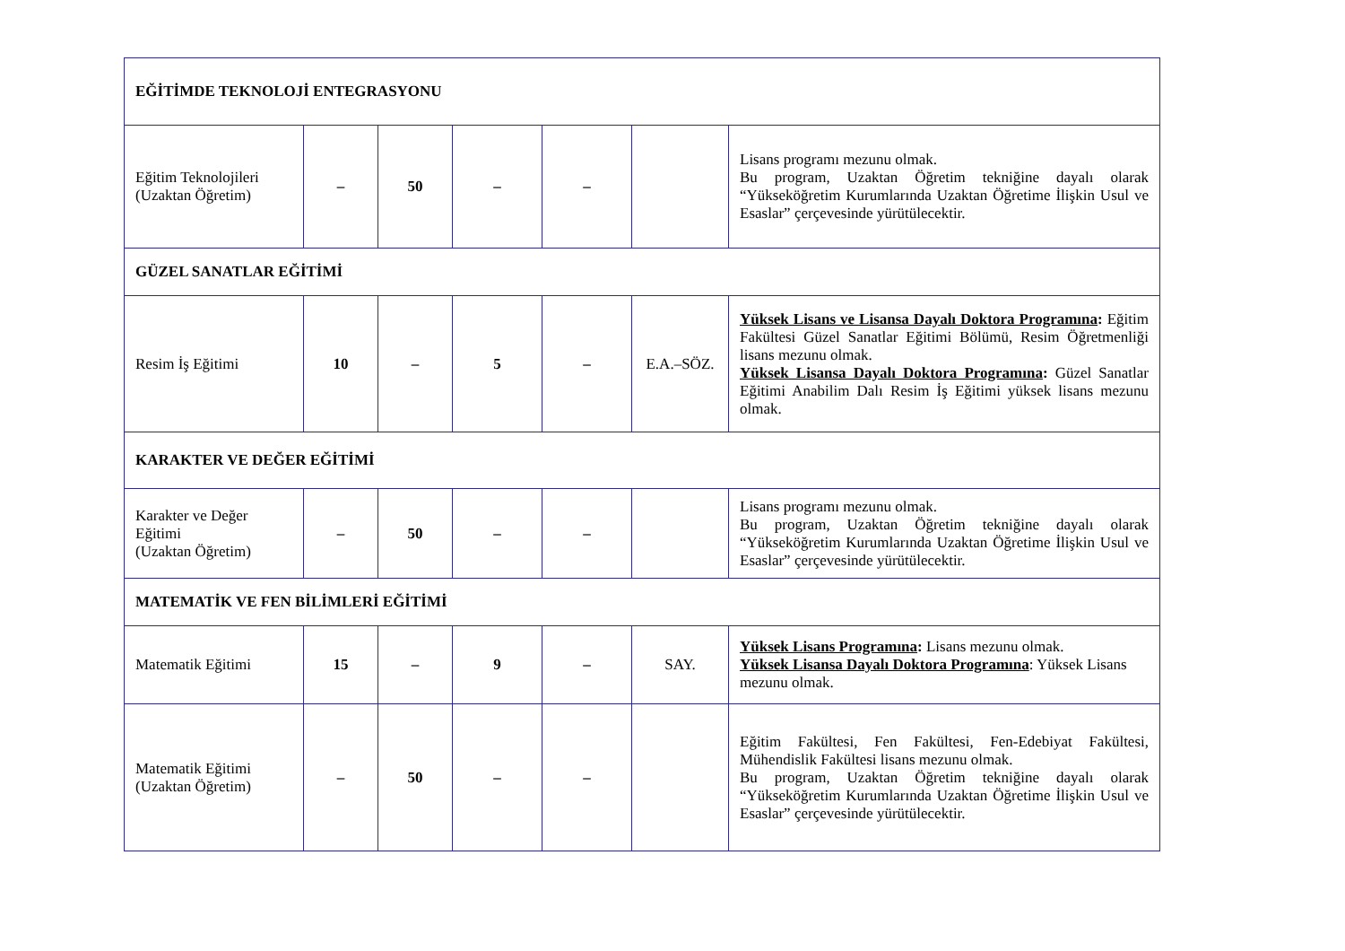| EĞİTİMDE TEKNOLOJİ ENTEGRASYONU | | | | | | |
| Eğitim Teknolojileri (Uzaktan Öğretim) | – | 50 | – | – | | Lisans programı mezunu olmak. Bu program, Uzaktan Öğretim tekniğine dayalı olarak “Yükseköğretim Kurumlarında Uzaktan Öğretime İlişkin Usul ve Esaslar” çerçevesinde yürütülecektir. |
| GÜZEL SANATLAR EĞİTİMİ | | | | | | |
| Resim İş Eğitimi | 10 | – | 5 | – | E.A.–SÖZ. | Yüksek Lisans ve Lisansa Dayalı Doktora Programına : Eğitim Fakültesi Güzel Sanatlar Eğitimi Bölümü, Resim Öğretmenliği lisans mezunu olmak. Yüksek Lisansa Dayalı Doktora Programına : Güzel Sanatlar Eğitimi Anabilim Dalı Resim İş Eğitimi yüksek lisans mezunu olmak. |
| KARAKTER VE DEĞER EĞİTİMİ | | | | | | |
| Karakter ve Değer Eğitimi (Uzaktan Öğretim) | – | 50 | – | – | | Lisans programı mezunu olmak. Bu program, Uzaktan Öğretim tekniğine dayalı olarak “Yükseköğretim Kurumlarında Uzaktan Öğretime İlişkin Usul ve Esaslar” çerçevesinde yürütülecektir. |
| MATEMATİK VE FEN BİLİMLERİ EĞİTİMİ | | | | | | |
| Matematik Eğitimi | 15 | – | 9 | – | SAY. | Yüksek Lisans Programına : Lisans mezunu olmak. Yüksek Lisansa Dayalı Doktora Programına : Yüksek Lisans mezunu olmak. |
| Matematik Eğitimi (Uzaktan Öğretim) | – | 50 | – | – | | Eğitim Fakültesi, Fen Fakültesi, Fen-Edebiyat Fakültesi, Mühendislik Fakültesi lisans mezunu olmak. Bu program, Uzaktan Öğretim tekniğine dayalı olarak “Yükseköğretim Kurumlarında Uzaktan Öğretime İlişkin Usul ve Esaslar” çerçevesinde yürütülecektir. |